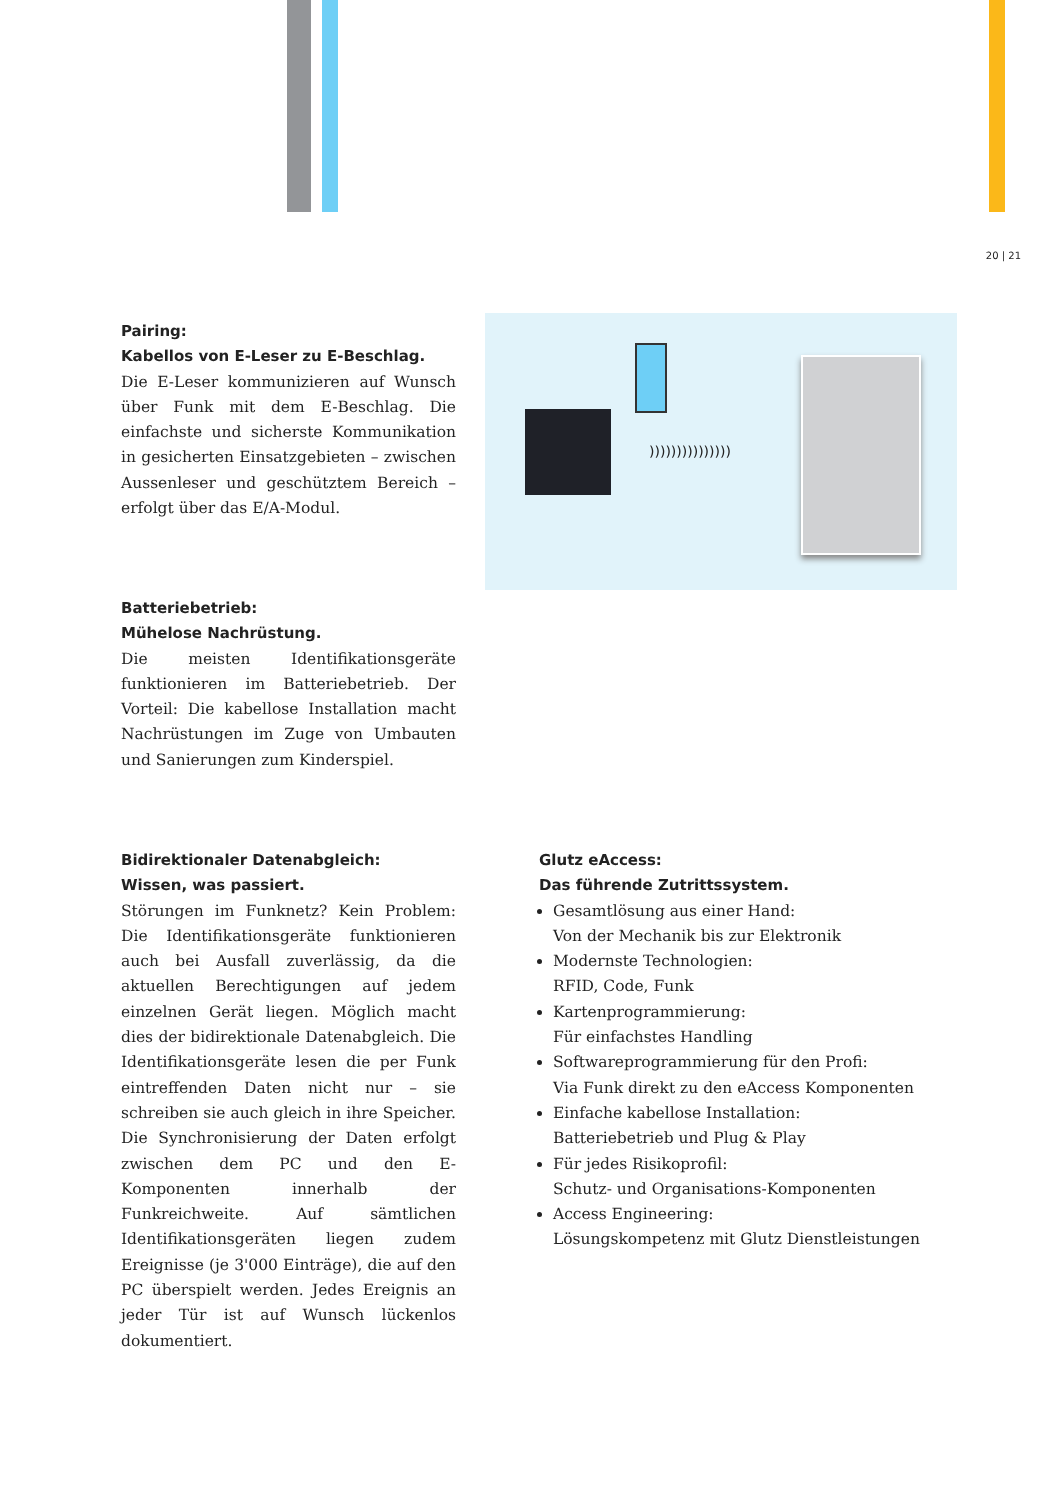20 | 21
Pairing:
Kabellos von E-Leser zu E-Beschlag.
Die E-Leser kommunizieren auf Wunsch über Funk mit dem E-Beschlag. Die einfachste und sicherste Kommunikation in gesicherten Einsatzgebieten – zwischen Aussenleser und geschütztem Bereich – erfolgt über das E/A-Modul.
)))))))))))))))
Batteriebetrieb:
Mühelose Nachrüstung.
Die meisten Identifikationsgeräte funktionieren im Batteriebetrieb. Der Vorteil: Die kabellose Installation macht Nachrüstungen im Zuge von Umbauten und Sanierungen zum Kinderspiel.
Bidirektionaler Datenabgleich:
Wissen, was passiert.
Störungen im Funknetz? Kein Problem: Die Identifikationsgeräte funktionieren auch bei Ausfall zuverlässig, da die aktuellen Berechtigungen auf jedem einzelnen Gerät liegen. Möglich macht dies der bidirektionale Datenabgleich. Die Identifikationsgeräte lesen die per Funk eintreffenden Daten nicht nur – sie schreiben sie auch gleich in ihre Speicher. Die Synchronisierung der Daten erfolgt zwischen dem PC und den E-Komponenten innerhalb der Funkreichweite. Auf sämtlichen Identifikationsgeräten liegen zudem Ereignisse (je 3'000 Einträge), die auf den PC überspielt werden. Jedes Ereignis an jeder Tür ist auf Wunsch lückenlos dokumentiert.
Glutz eAccess:
Das führende Zutrittssystem.
Gesamtlösung aus einer Hand:
Von der Mechanik bis zur Elektronik
Modernste Technologien:
RFID, Code, Funk
Kartenprogrammierung:
Für einfachstes Handling
Softwareprogrammierung für den Profi:
Via Funk direkt zu den eAccess Komponenten
Einfache kabellose Installation:
Batteriebetrieb und Plug & Play
Für jedes Risikoprofil:
Schutz- und Organisations-Komponenten
Access Engineering:
Lösungskompetenz mit Glutz Dienstleistungen